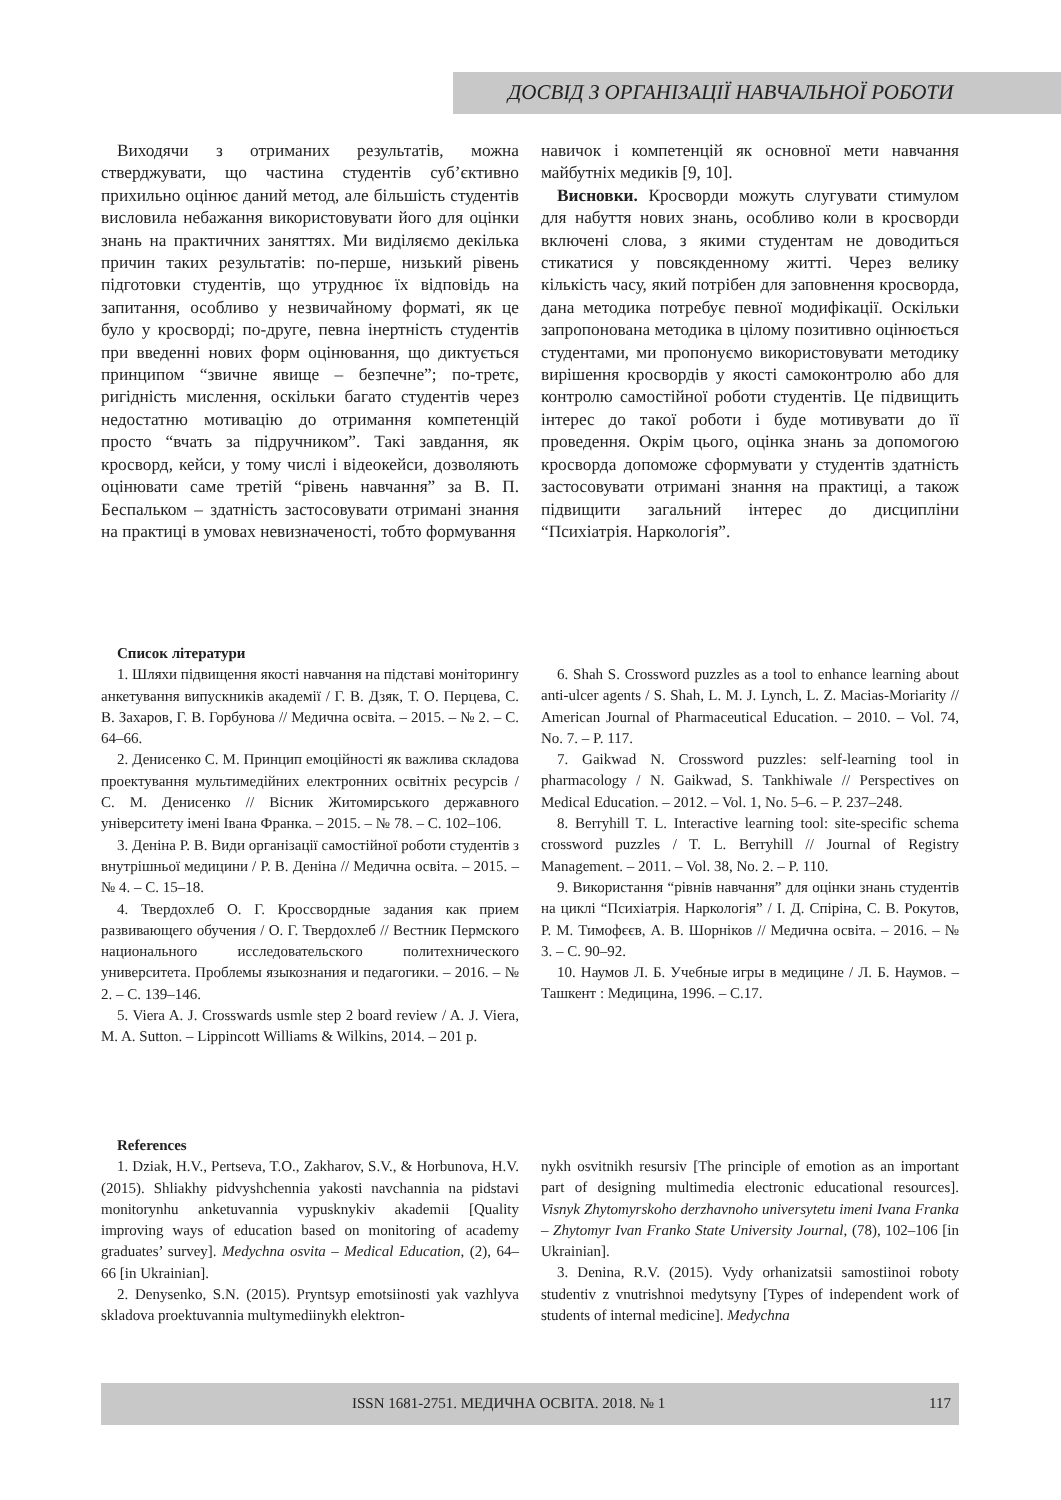ДОСВІД З ОРГАНІЗАЦІЇ НАВЧАЛЬНОЇ РОБОТИ
Виходячи з отриманих результатів, можна стверджувати, що частина студентів суб’єктивно прихильно оцінює даний метод, але більшість студентів висловила небажання використовувати його для оцінки знань на практичних заняттях. Ми виділяємо декілька причин таких результатів: по-перше, низький рівень підготовки студентів, що утруднює їх відповідь на запитання, особливо у незвичайному форматі, як це було у кросворді; по-друге, певна інертність студентів при введенні нових форм оцінювання, що диктується принципом “звичне явище – безпечне”; по-третє, ригідність мислення, оскільки багато студентів через недостатню мотивацію до отримання компетенцій просто “вчать за підручником”. Такі завдання, як кросворд, кейси, у тому числі і відеокейси, дозволяють оцінювати саме третій “рівень навчання” за В. П. Беспальком – здатність застосовувати отримані знання на практиці в умовах невизначеності, тобто формування
навичок і компетенцій як основної мети навчання майбутніх медиків [9, 10].
Висновки. Кросворди можуть слугувати стимулом для набуття нових знань, особливо коли в кросворди включені слова, з якими студентам не доводиться стикатися у повсякденному житті. Через велику кількість часу, який потрібен для заповнення кросворда, дана методика потребує певної модифікації. Оскільки запропонована методика в цілому позитивно оцінюється студентами, ми пропонуємо використовувати методику вирішення кросвордів у якості самоконтролю або для контролю самостійної роботи студентів. Це підвищить інтерес до такої роботи і буде мотивувати до її проведення. Окрім цього, оцінка знань за допомогою кросворда допоможе сформувати у студентів здатність застосовувати отримані знання на практиці, а також підвищити загальний інтерес до дисципліни “Психіатрія. Наркологія”.
Список літератури
1. Шляхи підвищення якості навчання на підставі моніторингу анкетування випускників академії / Г. В. Дзяк, Т. О. Перцева, С. В. Захаров, Г. В. Горбунова // Медична освіта. – 2015. – № 2. – С. 64–66.
2. Денисенко С. М. Принцип емоційності як важлива складова проектування мультимедійних електронних освітніх ресурсів / С. М. Денисенко // Вісник Житомирського державного університету імені Івана Франка. – 2015. – № 78. – С. 102–106.
3. Деніна Р. В. Види організації самостійної роботи студентів з внутрішньої медицини / Р. В. Деніна // Медична освіта. – 2015. – № 4. – С. 15–18.
4. Твердохлеб О. Г. Кроссвордные задания как прием развивающего обучения / О. Г. Твердохлеб // Вестник Пермского национального исследовательского политехнического университета. Проблемы языкознания и педагогики. – 2016. – № 2. – С. 139–146.
5. Viera A. J. Crosswards usmle step 2 board review / A. J. Viera, M. A. Sutton. – Lippincott Williams & Wilkins, 2014. – 201 p.
6. Shah S. Crossword puzzles as a tool to enhance learning about anti-ulcer agents / S. Shah, L. M. J. Lynch, L. Z. Macias-Moriarity // American Journal of Pharmaceutical Education. – 2010. – Vol. 74, No. 7. – P. 117.
7. Gaikwad N. Crossword puzzles: self-learning tool in pharmacology / N. Gaikwad, S. Tankhiwale // Perspectives on Medical Education. – 2012. – Vol. 1, No. 5–6. – P. 237–248.
8. Berryhill T. L. Interactive learning tool: site-specific schema crossword puzzles / T. L. Berryhill // Journal of Registry Management. – 2011. – Vol. 38, No. 2. – P. 110.
9. Використання “рівнів навчання” для оцінки знань студентів на циклі “Психіатрія. Наркологія” / І. Д. Спіріна, С. В. Рокутов, Р. М. Тимофєєв, А. В. Шорніков // Медична освіта. – 2016. – № 3. – С. 90–92.
10. Наумов Л. Б. Учебные игры в медицине / Л. Б. Наумов. – Ташкент : Медицина, 1996. – С.17.
References
1. Dziak, H.V., Pertseva, T.O., Zakharov, S.V., & Horbunova, H.V. (2015). Shliakhy pidvyshchennia yakosti navchannia na pidstavi monitorynhu anketuvannia vypusknykiv akademii [Quality improving ways of education based on monitoring of academy graduates’ survey]. Medychna osvita – Medical Education, (2), 64–66 [in Ukrainian].
2. Denysenko, S.N. (2015). Pryntsyp emotsiinosti yak vazhlyva skladova proektuvannia multymediinykh elektron-
nykh osvitnikh resursiv [The principle of emotion as an important part of designing multimedia electronic educational resources]. Visnyk Zhytomyrskoho derzhavnoho universytetu imeni Ivana Franka – Zhytomyr Ivan Franko State University Journal, (78), 102–106 [in Ukrainian].
3. Denina, R.V. (2015). Vydy orhanizatsii samostiinoi roboty studentiv z vnutrishnoi medytsyny [Types of independent work of students of internal medicine]. Medychna
ISSN 1681-2751. МЕДИЧНА ОСВІТА. 2018. № 1 117